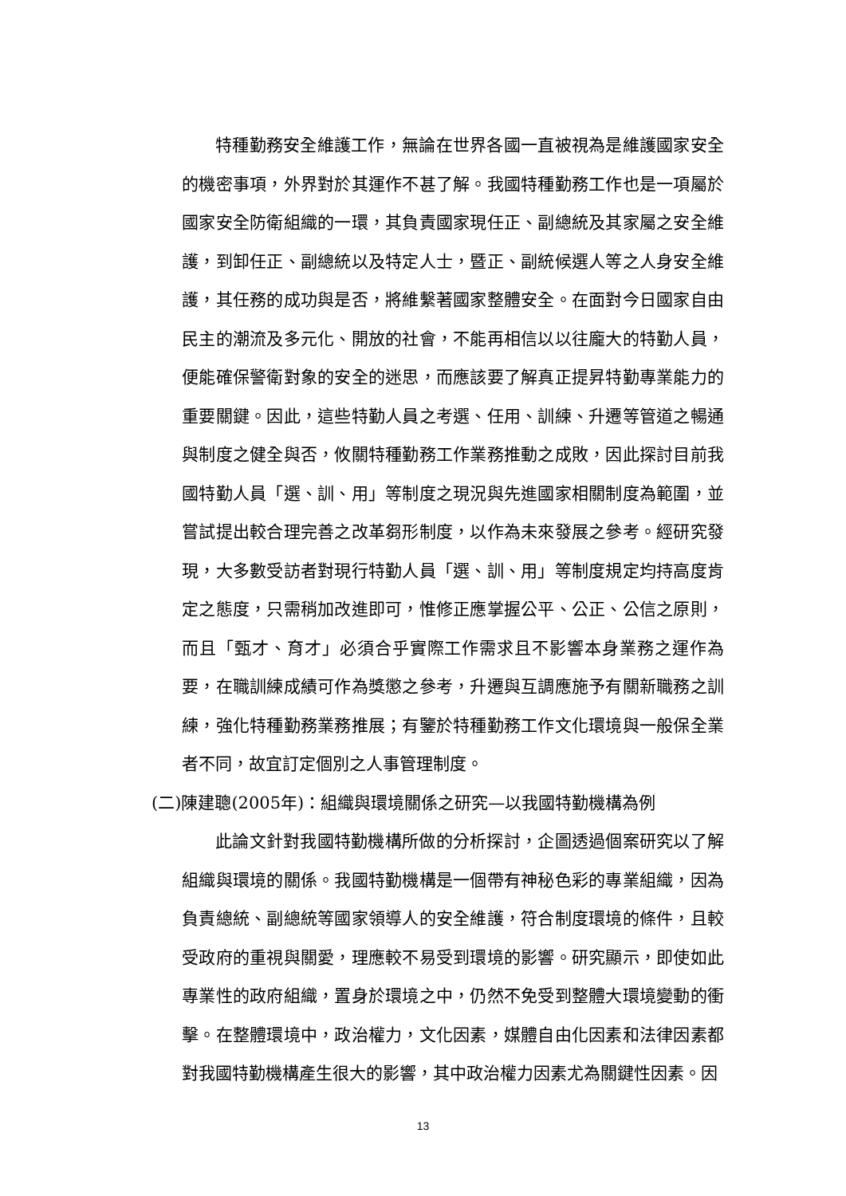特種勤務安全維護工作，無論在世界各國一直被視為是維護國家安全的機密事項，外界對於其運作不甚了解。我國特種勤務工作也是一項屬於國家安全防衛組織的一環，其負責國家現任正、副總統及其家屬之安全維護，到卸任正、副總統以及特定人士，暨正、副統候選人等之人身安全維護，其任務的成功與是否，將維繫著國家整體安全。在面對今日國家自由民主的潮流及多元化、開放的社會，不能再相信以以往龐大的特勤人員，便能確保警衛對象的安全的迷思，而應該要了解真正提昇特勤專業能力的重要關鍵。因此，這些特勤人員之考選、任用、訓練、升遷等管道之暢通與制度之健全與否，攸關特種勤務工作業務推動之成敗，因此探討目前我國特勤人員「選、訓、用」等制度之現況與先進國家相關制度為範圍，並嘗試提出較合理完善之改革芻形制度，以作為未來發展之參考。經研究發現，大多數受訪者對現行特勤人員「選、訓、用」等制度規定均持高度肯定之態度，只需稍加改進即可，惟修正應掌握公平、公正、公信之原則，而且「甄才、育才」必須合乎實際工作需求且不影響本身業務之運作為要，在職訓練成績可作為獎懲之參考，升遷與互調應施予有關新職務之訓練，強化特種勤務業務推展；有鑒於特種勤務工作文化環境與一般保全業者不同，故宜訂定個別之人事管理制度。
(二)陳建聰(2005年)：組織與環境關係之研究—以我國特勤機構為例
此論文針對我國特勤機構所做的分析探討，企圖透過個案研究以了解組織與環境的關係。我國特勤機構是一個帶有神秘色彩的專業組織，因為負責總統、副總統等國家領導人的安全維護，符合制度環境的條件，且較受政府的重視與關愛，理應較不易受到環境的影響。研究顯示，即使如此專業性的政府組織，置身於環境之中，仍然不免受到整體大環境變動的衝擊。在整體環境中，政治權力，文化因素，媒體自由化因素和法律因素都對我國特勤機構產生很大的影響，其中政治權力因素尤為關鍵性因素。因
13